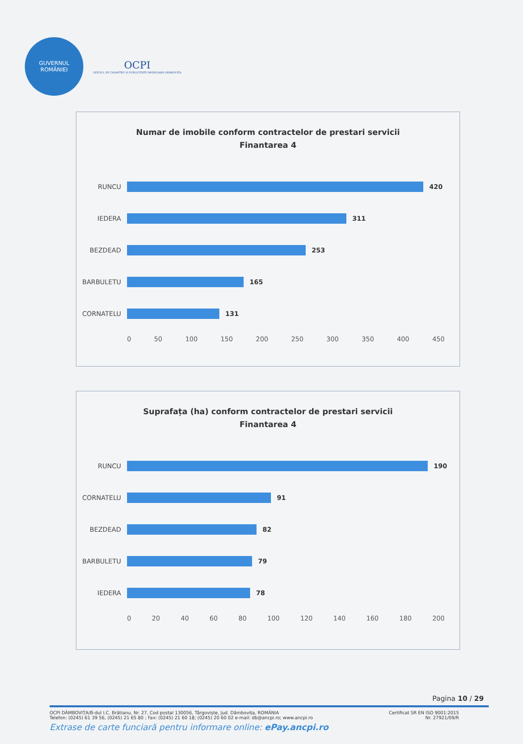GUVERNUL
ROMÂNIEI
OCPI
OFICIUL DE CADASTRU ȘI PUBLICITATE IMOBILIARĂ DÂMBOVIȚA
Numar de imobile conform contractelor de prestari servicii
Finantarea 4
RUNCU 420
IEDERA 311
BEZDEAD 253
BARBULETU 165
CORNATELU 131
0 50 100 150 200 250 300 350 400 450
Suprafața (ha) conform contractelor de prestari servicii
Finantarea 4
RUNCU 190
CORNATELU 91
BEZDEAD 82
BARBULETU 79
IEDERA 78
0 20 40 60 80 100 120 140 160 180 200
Pagina 10 / 29
OCPI DÂMBOVIȚA/B-dul I.C. Brătianu, Nr. 27, Cod postal 130056, Târgoviște, Jud. Dâmbovița, ROMÂNIA
Telefon: (0245) 61 39 56, (0245) 21 65 80 ; Fax: (0245) 21 60 18; (0245) 20 60 02 e-mail: db@ancpi.ro; www.ancpi.ro Certificat SR EN ISO 9001:2015
Nr. 27921/09/R
Extrase de carte funciară pentru informare online: ePay.ancpi.ro